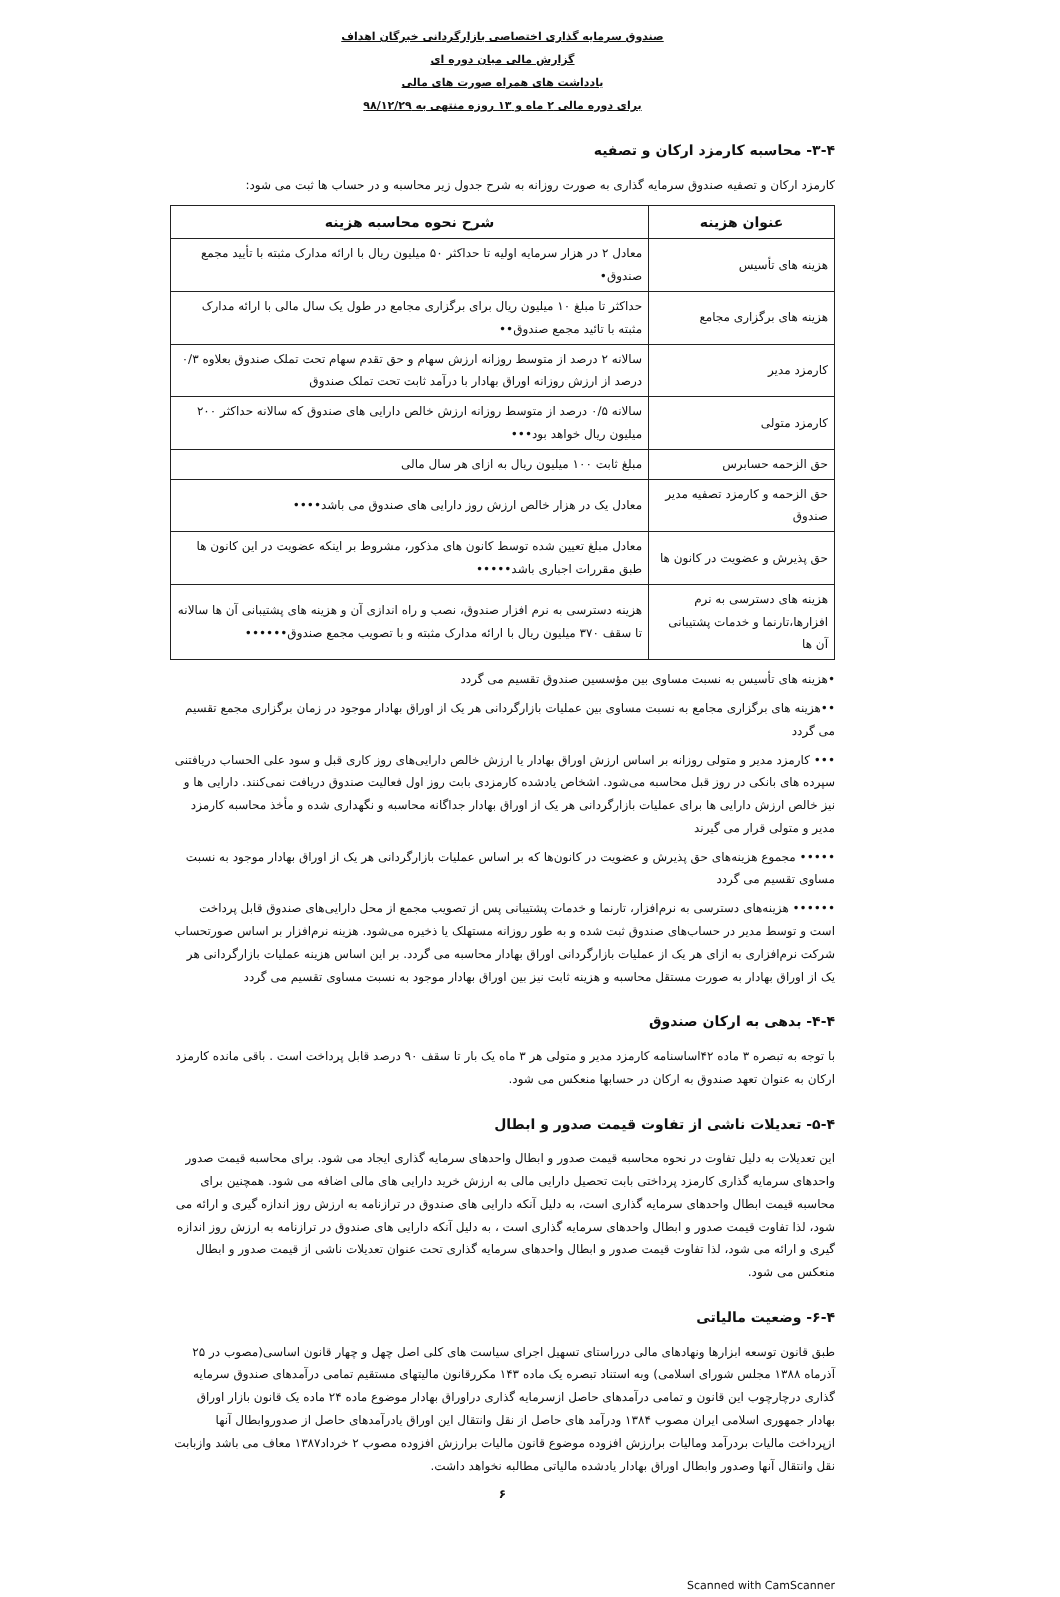صندوق سرمایه گذاری اختصاصی بازارگردانی خبرگان اهداف
گزارش مالی میان دوره ای
یادداشت های همراه صورت های مالی
برای دوره مالی ۲ ماه و ۱۳ روزه منتهی به ۹۸/۱۲/۲۹
۳-۴- محاسبه کارمزد ارکان و تصفیه
کارمزد ارکان و تصفیه صندوق سرمایه گذاری به صورت روزانه به شرح جدول زیر محاسبه و در حساب ها ثبت می شود:
| عنوان هزینه | شرح نحوه محاسبه هزینه |
| --- | --- |
| هزینه های تأسیس | معادل ۲ در هزار سرمایه اولیه تا حداکثر ۵۰ میلیون ریال با ارائه مدارک مثبته با تأیید مجمع صندوق• |
| هزینه های برگزاری مجامع | حداکثر تا مبلغ ۱۰ میلیون ریال برای برگزاری مجامع در طول یک سال مالی با ارائه مدارک مثبته با تائید مجمع صندوق•• |
| کارمزد مدیر | سالانه ۲ درصد از متوسط روزانه ارزش سهام و حق تقدم سهام تحت تملک صندوق بعلاوه ۰/۳ درصد از ارزش روزانه اوراق بهادار با درآمد ثابت تحت تملک صندوق |
| کارمزد متولی | سالانه ۰/۵ درصد از متوسط روزانه ارزش خالص دارایی های صندوق که سالانه حداکثر ۲۰۰ میلیون ریال خواهد بود••• |
| حق الزحمه حسابرس | مبلغ ثابت ۱۰۰ میلیون ریال به ازای هر سال مالی |
| حق الزحمه و کارمزد تصفیه مدیر صندوق | معادل یک در هزار خالص ارزش روز دارایی های صندوق می باشد•••• |
| حق پذیرش و عضویت در کانون ها | معادل مبلغ تعیین شده توسط کانون های مذکور، مشروط بر اینکه عضویت در این کانون ها طبق مقررات اجباری باشد••••• |
| هزینه های دسترسی به نرم افزارها،تارنما و خدمات پشتیبانی آن ها | هزینه دسترسی به نرم افزار صندوق، نصب و راه اندازی آن و هزینه های پشتیبانی آن ها سالانه تا سقف ۳۷۰ میلیون ریال با ارائه مدارک مثبته و با تصویب مجمع صندوق•••••• |
•هزینه های تأسیس به نسبت مساوی بین مؤسسین صندوق تقسیم می گردد
••هزینه های برگزاری مجامع به نسبت مساوی بین عملیات بازارگردانی هر یک از اوراق بهادار موجود در زمان برگزاری مجمع تقسیم می گردد
••• کارمزد مدیر و متولی روزانه بر اساس ارزش اوراق بهادار یا ارزش خالص دارایی‌های روز کاری قبل و سود علی الحساب دریافتنی سپرده های بانکی در روز قبل محاسبه می‌شود. اشخاص یادشده کارمزدی بابت روز اول فعالیت صندوق دریافت نمی‌کنند. دارایی ها و نیز خالص ارزش دارایی ها برای عملیات بازارگردانی هر یک از اوراق بهادار جداگانه محاسبه و نگهداری شده و مأخذ محاسبه کارمزد مدیر و متولی قرار می گیرند
••••• مجموع هزینه‌های حق پذیرش و عضویت در کانون‌ها که بر اساس عملیات بازارگردانی هر یک از اوراق بهادار موجود به نسبت مساوی تقسیم می گردد
•••••• هزینه‌های دسترسی به نرم‌افزار، تارنما و خدمات پشتیبانی پس از تصویب مجمع از محل دارایی‌های صندوق قابل پرداخت است و توسط مدیر در حساب‌های صندوق ثبت شده و به طور روزانه مستهلک یا ذخیره می‌شود. هزینه نرم‌افزار بر اساس صورتحساب شرکت نرم‌افزاری به ازای هر یک از عملیات بازارگردانی اوراق بهادار محاسبه می گردد. بر این اساس هزینه عملیات بازارگردانی هر یک از اوراق بهادار به صورت مستقل محاسبه و هزینه ثابت نیز بین اوراق بهادار موجود به نسبت مساوی تقسیم می گردد
۴-۴- بدهی به ارکان صندوق
با توجه به تبصره ۳ ماده ۴۲اساسنامه کارمزد مدیر و متولی هر ۳ ماه یک بار تا سقف ۹۰ درصد قابل پرداخت است . باقی مانده کارمزد ارکان به عنوان تعهد صندوق به ارکان در حسابها منعکس می شود.
۵-۴- تعدیلات ناشی از تفاوت قیمت صدور و ابطال
این تعدیلات به دلیل تفاوت در نحوه محاسبه قیمت صدور و ابطال واحدهای سرمایه گذاری ایجاد می شود. برای محاسبه قیمت صدور واحدهای سرمایه گذاری کارمزد پرداختی بابت تحصیل دارایی مالی به ارزش خرید دارایی های مالی اضافه می شود. همچنین برای محاسبه قیمت ابطال واحدهای سرمایه گذاری است، به دلیل آنکه دارایی های صندوق در ترازنامه به ارزش روز اندازه گیری و ارائه می شود، لذا تفاوت قیمت صدور و ابطال واحدهای سرمایه گذاری است ، به دلیل آنکه دارایی های صندوق در ترازنامه به ارزش روز اندازه گیری و ارائه می شود، لذا تفاوت قیمت صدور و ابطال واحدهای سرمایه گذاری تحت عنوان تعدیلات ناشی از قیمت صدور و ابطال منعکس می شود.
۶-۴- وضعیت مالیاتی
طبق قانون توسعه ابزارها ونهادهای مالی درراستای تسهیل اجرای سیاست های کلی اصل چهل و چهار قانون اساسی(مصوب در ۲۵ آذرماه ۱۳۸۸ مجلس شورای اسلامی) وبه استناد تبصره یک ماده ۱۴۳ مکررقانون مالیتهای مستقیم تمامی درآمدهای صندوق سرمایه گذاری درچارچوب این قانون و تمامی درآمدهای حاصل ازسرمایه گذاری دراوراق بهادار موضوع ماده ۲۴ ماده یک قانون بازار اوراق بهادار جمهوری اسلامی ایران مصوب ۱۳۸۴ ودرآمد های حاصل از نقل وانتقال این اوراق یادرآمدهای حاصل از صدوروابطال آنها ازپرداخت مالیات بردرآمد ومالیات برارزش افزوده موضوع قانون مالیات برارزش افزوده مصوب ۲ خرداد۱۳۸۷ معاف می باشد وازبابت نقل وانتقال آنها وصدور وابطال اوراق بهادار یادشده مالیاتی مطالبه نخواهد داشت.
۶
Scanned with CamScanner